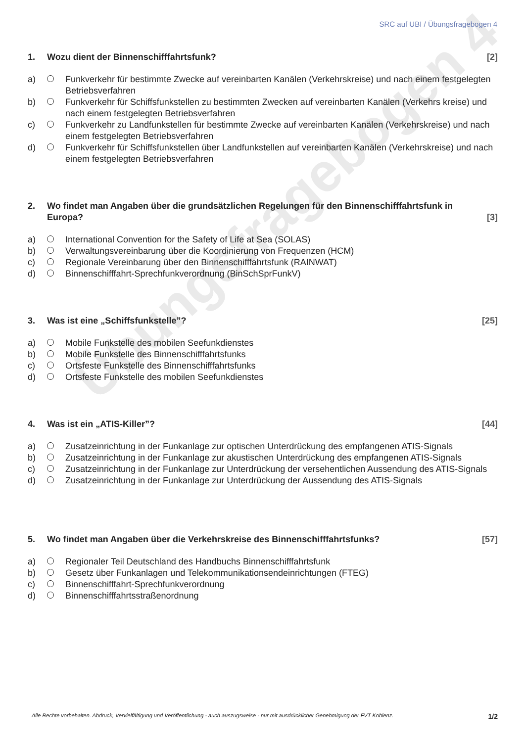Übungsfragebogen 4
SRC auf UBI / Übungsfragebogen 4
1. Wozu dient der Binnenschifffahrtsfunk?
[2]
a) Funkverkehr für bestimmte Zwecke auf vereinbarten Kanälen (Verkehrskreise) und nach einem festgelegten Betriebsverfahren
b) Funkverkehr für Schiffsfunkstellen zu bestimmten Zwecken auf vereinbarten Kanälen (Verkehrs kreise) und nach einem festgelegten Betriebsverfahren
c) Funkverkehr zu Landfunkstellen für bestimmte Zwecke auf vereinbarten Kanälen (Verkehrskreise) und nach einem festgelegten Betriebsverfahren
d) Funkverkehr für Schiffsfunkstellen über Landfunkstellen auf vereinbarten Kanälen (Verkehrskreise) und nach einem festgelegten Betriebsverfahren
2. Wo findet man Angaben über die grundsätzlichen Regelungen für den Binnenschifffahrtsfunk in Europa?
[3]
a) International Convention for the Safety of Life at Sea (SOLAS)
b) Verwaltungsvereinbarung über die Koordinierung von Frequenzen (HCM)
c) Regionale Vereinbarung über den Binnenschifffahrtsfunk (RAINWAT)
d) Binnenschifffahrt-Sprechfunkverordnung (BinSchSprFunkV)
3. Was ist eine „Schiffsfunkstelle”?
[25]
a) Mobile Funkstelle des mobilen Seefunkdienstes
b) Mobile Funkstelle des Binnenschifffahrtsfunks
c) Ortsfeste Funkstelle des Binnenschifffahrtsfunks
d) Ortsfeste Funkstelle des mobilen Seefunkdienstes
4. Was ist ein „ATIS-Killer”? [44]
a) Zusatzeinrichtung in der Funkanlage zur optischen Unterdrückung des empfangenen ATIS-Signals
b) Zusatzeinrichtung in der Funkanlage zur akustischen Unterdrückung des empfangenen ATIS-Signals
c) Zusatzeinrichtung in der Funkanlage zur Unterdrückung der versehentlichen Aussendung des ATIS-Signals
d) Zusatzeinrichtung in der Funkanlage zur Unterdrückung der Aussendung des ATIS-Signals
5. Wo findet man Angaben über die Verkehrskreise des Binnenschifffahrtsfunks?
[57]
a) Regionaler Teil Deutschland des Handbuchs Binnenschifffahrtsfunk
b) Gesetz über Funkanlagen und Telekommunikationsendeinrichtungen (FTEG)
c) Binnenschifffahrt-Sprechfunkverordnung
d) Binnenschifffahrtsstraßenordnung
Alle Rechte vorbehalten. Abdruck, Vervielfältigung und Veröffentlichung - auch auszugsweise - nur mit ausdrücklicher Genehmigung der FVT Koblenz. 1/2